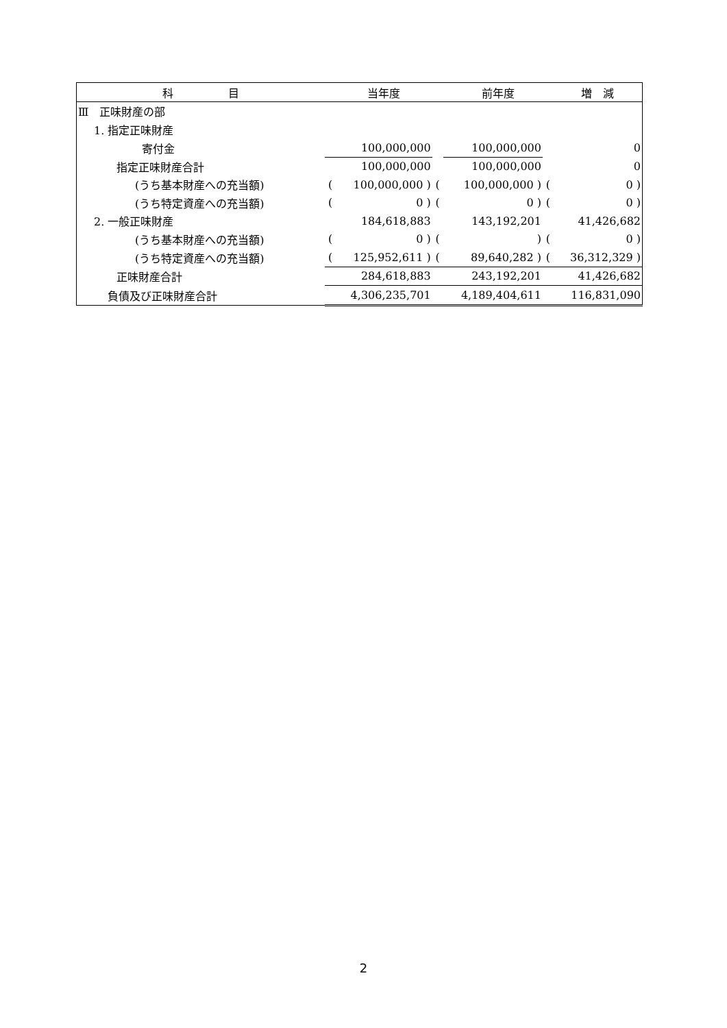| 科 目 | 当年度 | | | 前年度 | | | 増 減 | |
| --- | --- | --- | --- | --- | --- | --- | --- | --- |
| Ⅲ 正味財産の部 | | | | | | | | |
| 1. 指定正味財産 | | | | | | | | |
| 寄付金 | | 100,000,000 | | | 100,000,000 | | | 0 |
| 指定正味財産合計 | | 100,000,000 | | | 100,000,000 | | | 0 |
| (うち基本財産への充当額) | ( | 100,000,000 ) | ( | | 100,000,000 ) | ( | | 0 ) |
| (うち特定資産への充当額) | ( | 0 ) | ( | | 0 ) | ( | | 0 ) |
| 2. 一般正味財産 | | 184,618,883 | | | 143,192,201 | | | 41,426,682 |
| (うち基本財産への充当額) | ( | 0 ) | ( | | ) | ( | | 0 ) |
| (うち特定資産への充当額) | ( | 125,952,611 ) | ( | | 89,640,282 ) | ( | | 36,312,329 ) |
| 正味財産合計 | | 284,618,883 | | | 243,192,201 | | | 41,426,682 |
| 負債及び正味財産合計 | | 4,306,235,701 | | | 4,189,404,611 | | | 116,831,090 |
2